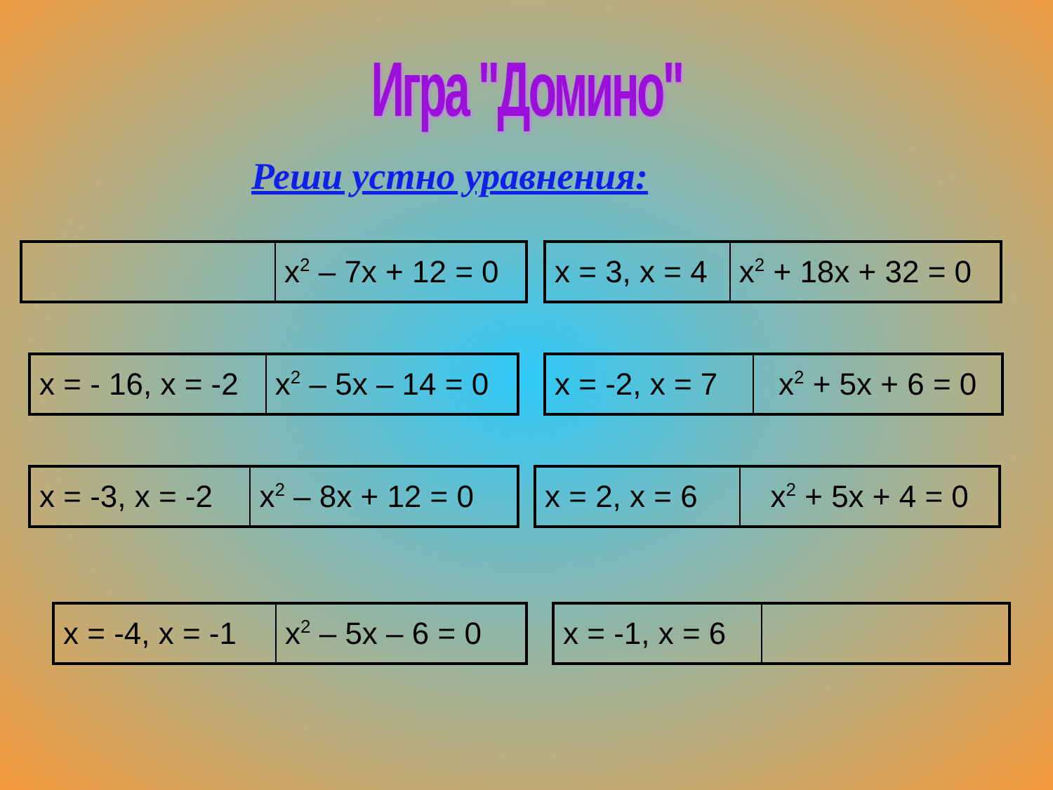Игра "Домино"
Реши устно уравнения:
| | x<sup>2</sup> – 7x + 12 = 0 |
| x = 3, x = 4 | x<sup>2</sup> + 18x + 32 = 0 |
| x = - 16, x = -2 | x<sup>2</sup> – 5x – 14 = 0 |
| x = -2, x = 7 | x<sup>2</sup> + 5x + 6 = 0 |
| x = -3, x = -2 | x<sup>2</sup> – 8x + 12 = 0 |
| x = 2, x = 6 | x<sup>2</sup> + 5x + 4 = 0 |
| x = -4, x = -1 | x<sup>2</sup> – 5x – 6 = 0 |
| x = -1, x = 6 | |